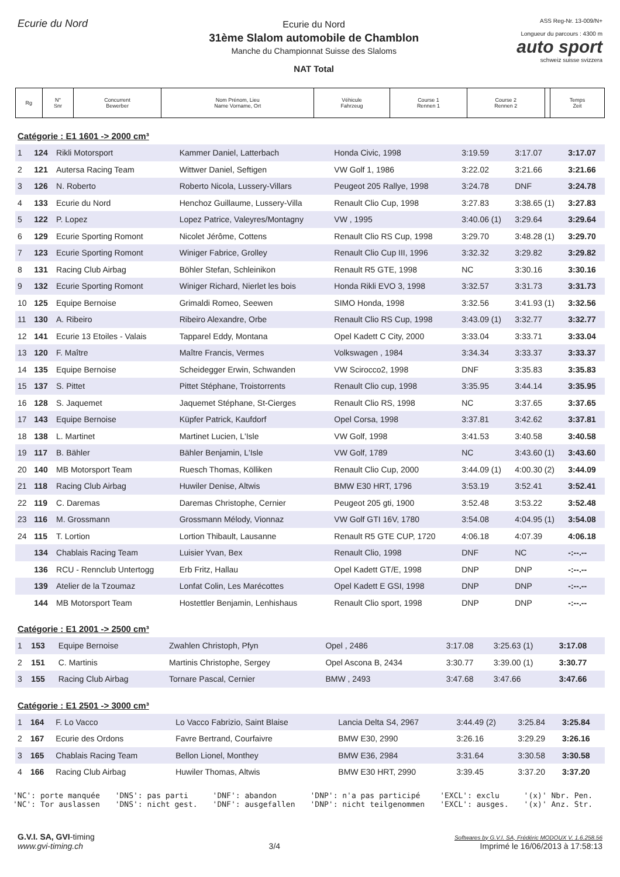Ecurie du Nord
Ecurie du Nord
31ème Slalom automobile de Chamblon
Manche du Championnat Suisse des Slaloms
NAT Total
ASS Reg-Nr. 13-009/N+
Longueur du parcours : 4300 m
auto sport
schweiz suisse svizzera
| Rg | N° Snr | Concurrent Bewerber | Nom Prénom, Lieu Name Vorname, Ort | Véhicule Fahrzeug | Course 1 Rennen 1 | Course 2 Rennen 2 | | Temps Zeit |
Catégorie : E1 1601 -> 2000 cm³
| 1 | 124 | Rikli Motorsport | Kammer Daniel, Latterbach | Honda Civic, 1998 | 3:19.59 | 3:17.07 | 3:17.07 |
| 2 | 121 | Autersa Racing Team | Wittwer Daniel, Seftigen | VW Golf 1, 1986 | 3:22.02 | 3:21.66 | 3:21.66 |
| 3 | 126 | N. Roberto | Roberto Nicola, Lussery-Villars | Peugeot 205 Rallye, 1998 | 3:24.78 | DNF | 3:24.78 |
| 4 | 133 | Ecurie du Nord | Henchoz Guillaume, Lussery-Villa | Renault Clio Cup, 1998 | 3:27.83 | 3:38.65 (1) | 3:27.83 |
| 5 | 122 | P. Lopez | Lopez Patrice, Valeyres/Montagny | VW , 1995 | 3:40.06 (1) | 3:29.64 | 3:29.64 |
| 6 | 129 | Ecurie Sporting Romont | Nicolet Jérôme, Cottens | Renault Clio RS Cup, 1998 | 3:29.70 | 3:48.28 (1) | 3:29.70 |
| 7 | 123 | Ecurie Sporting Romont | Winiger Fabrice, Grolley | Renault Clio Cup III, 1996 | 3:32.32 | 3:29.82 | 3:29.82 |
| 8 | 131 | Racing Club Airbag | Böhler Stefan, Schleinikon | Renault R5 GTE, 1998 | NC | 3:30.16 | 3:30.16 |
| 9 | 132 | Ecurie Sporting Romont | Winiger Richard, Nierlet les bois | Honda Rikli EVO 3, 1998 | 3:32.57 | 3:31.73 | 3:31.73 |
| 10 | 125 | Equipe Bernoise | Grimaldi Romeo, Seewen | SIMO Honda, 1998 | 3:32.56 | 3:41.93 (1) | 3:32.56 |
| 11 | 130 | A. Ribeiro | Ribeiro Alexandre, Orbe | Renault Clio RS Cup, 1998 | 3:43.09 (1) | 3:32.77 | 3:32.77 |
| 12 | 141 | Ecurie 13 Etoiles - Valais | Tapparel Eddy, Montana | Opel Kadett C City, 2000 | 3:33.04 | 3:33.71 | 3:33.04 |
| 13 | 120 | F. Maître | Maître Francis, Vermes | Volkswagen , 1984 | 3:34.34 | 3:33.37 | 3:33.37 |
| 14 | 135 | Equipe Bernoise | Scheidegger Erwin, Schwanden | VW Scirocco2, 1998 | DNF | 3:35.83 | 3:35.83 |
| 15 | 137 | S. Pittet | Pittet Stéphane, Troistorrents | Renault Clio cup, 1998 | 3:35.95 | 3:44.14 | 3:35.95 |
| 16 | 128 | S. Jaquemet | Jaquemet Stéphane, St-Cierges | Renault Clio RS, 1998 | NC | 3:37.65 | 3:37.65 |
| 17 | 143 | Equipe Bernoise | Küpfer Patrick, Kaufdorf | Opel Corsa, 1998 | 3:37.81 | 3:42.62 | 3:37.81 |
| 18 | 138 | L. Martinet | Martinet Lucien, L'Isle | VW Golf, 1998 | 3:41.53 | 3:40.58 | 3:40.58 |
| 19 | 117 | B. Bähler | Bähler Benjamin, L'Isle | VW Golf, 1789 | NC | 3:43.60 (1) | 3:43.60 |
| 20 | 140 | MB Motorsport Team | Ruesch Thomas, Kölliken | Renault Clio Cup, 2000 | 3:44.09 (1) | 4:00.30 (2) | 3:44.09 |
| 21 | 118 | Racing Club Airbag | Huwiler Denise, Altwis | BMW E30 HRT, 1796 | 3:53.19 | 3:52.41 | 3:52.41 |
| 22 | 119 | C. Daremas | Daremas Christophe, Cernier | Peugeot 205 gti, 1900 | 3:52.48 | 3:53.22 | 3:52.48 |
| 23 | 116 | M. Grossmann | Grossmann Mélody, Vionnaz | VW Golf GTI 16V, 1780 | 3:54.08 | 4:04.95 (1) | 3:54.08 |
| 24 | 115 | T. Lortion | Lortion Thibault, Lausanne | Renault R5 GTE CUP, 1720 | 4:06.18 | 4:07.39 | 4:06.18 |
| | 134 | Chablais Racing Team | Luisier Yvan, Bex | Renault Clio, 1998 | DNF | NC | -:--.-- |
| | 136 | RCU - Rennclub Untertogg | Erb Fritz, Hallau | Opel Kadett GT/E, 1998 | DNP | DNP | -:--.-- |
| | 139 | Atelier de la Tzoumaz | Lonfat Colin, Les Marécottes | Opel Kadett E GSI, 1998 | DNP | DNP | -:--.-- |
| | 144 | MB Motorsport Team | Hostettler Benjamin, Lenhishaus | Renault Clio sport, 1998 | DNP | DNP | -:--.-- |
Catégorie : E1 2001 -> 2500 cm³
| 1 | 153 | Equipe Bernoise | Zwahlen Christoph, Pfyn | Opel , 2486 | 3:17.08 | 3:25.63 (1) | 3:17.08 |
| 2 | 151 | C. Martinis | Martinis Christophe, Sergey | Opel Ascona B, 2434 | 3:30.77 | 3:39.00 (1) | 3:30.77 |
| 3 | 155 | Racing Club Airbag | Tornare Pascal, Cernier | BMW , 2493 | 3:47.68 | 3:47.66 | 3:47.66 |
Catégorie : E1 2501 -> 3000 cm³
| 1 | 164 | F. Lo Vacco | Lo Vacco Fabrizio, Saint Blaise | Lancia Delta S4, 2967 | 3:44.49 (2) | 3:25.84 | 3:25.84 |
| 2 | 167 | Ecurie des Ordons | Favre Bertrand, Courfaivre | BMW E30, 2990 | 3:26.16 | 3:29.29 | 3:26.16 |
| 3 | 165 | Chablais Racing Team | Bellon Lionel, Monthey | BMW E36, 2984 | 3:31.64 | 3:30.58 | 3:30.58 |
| 4 | 166 | Racing Club Airbag | Huwiler Thomas, Altwis | BMW E30 HRT, 2990 | 3:39.45 | 3:37.20 | 3:37.20 |
'NC': porte manquée
'NC': Tor auslassen
'DNS': pas parti
'DNS': nicht gest.
'DNF': abandon
'DNF': ausgefallen
'DNP': n'a pas participé
'DNP': nicht teilgenommen
'EXCL': exclu
'EXCL': ausges.
'(x)' Nbr. Pen.
'(x)' Anz. Str.
G.V.I. SA, GVI-timing
www.gvi-timing.ch
3/4
Softwares by G.V.I. SA, Frédéric MODOUX V. 1.6.258.56
Imprimé le 16/06/2013 à 17:58:13